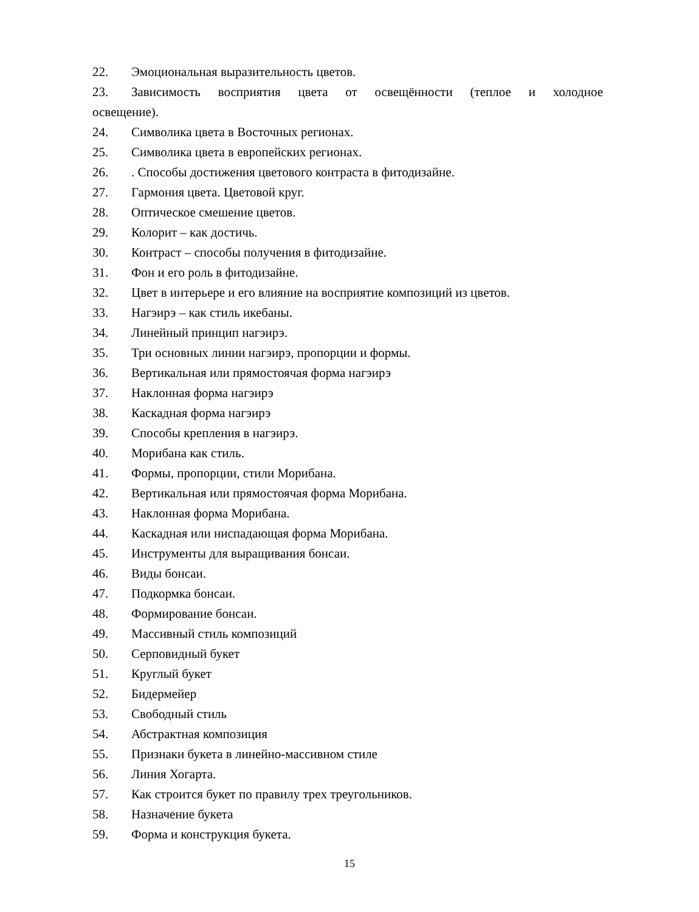22. Эмоциональная выразительность цветов.
23. Зависимость восприятия цвета от освещённости (теплое и холодное
освещение).
24. Символика цвета в Восточных регионах.
25. Символика цвета в европейских регионах.
26.. Способы достижения цветового контраста в фитодизайне.
27. Гармония цвета. Цветовой круг.
28. Оптическое смешение цветов.
29. Колорит – как достичь.
30. Контраст – способы получения в фитодизайне.
31. Фон и его роль в фитодизайне.
32. Цвет в интерьере и его влияние на восприятие композиций из цветов.
33. Нагэирэ – как стиль икебаны.
34. Линейный принцип нагэирэ.
35. Три основных линии нагэирэ, пропорции и формы.
36. Вертикальная или прямостоячая форма нагэирэ
37. Наклонная форма нагэирэ
38. Каскадная форма нагэирэ
39. Способы крепления в нагэирэ.
40. Морибана как стиль.
41. Формы, пропорции, стили Морибана.
42. Вертикальная или прямостоячая форма Морибана.
43. Наклонная форма Морибана.
44. Каскадная или ниспадающая форма Морибана.
45. Инструменты для выращивания бонсаи.
46. Виды бонсаи.
47. Подкормка бонсаи.
48. Формирование бонсаи.
49. Массивный стиль композиций
50. Серповидный букет
51. Круглый букет
52. Бидермейер
53. Свободный стиль
54. Абстрактная композиция
55. Признаки букета в линейно-массивном стиле
56. Линия Хогарта.
57. Как строится букет по правилу трех треугольников.
58. Назначение букета
59. Форма и конструкция букета.
15